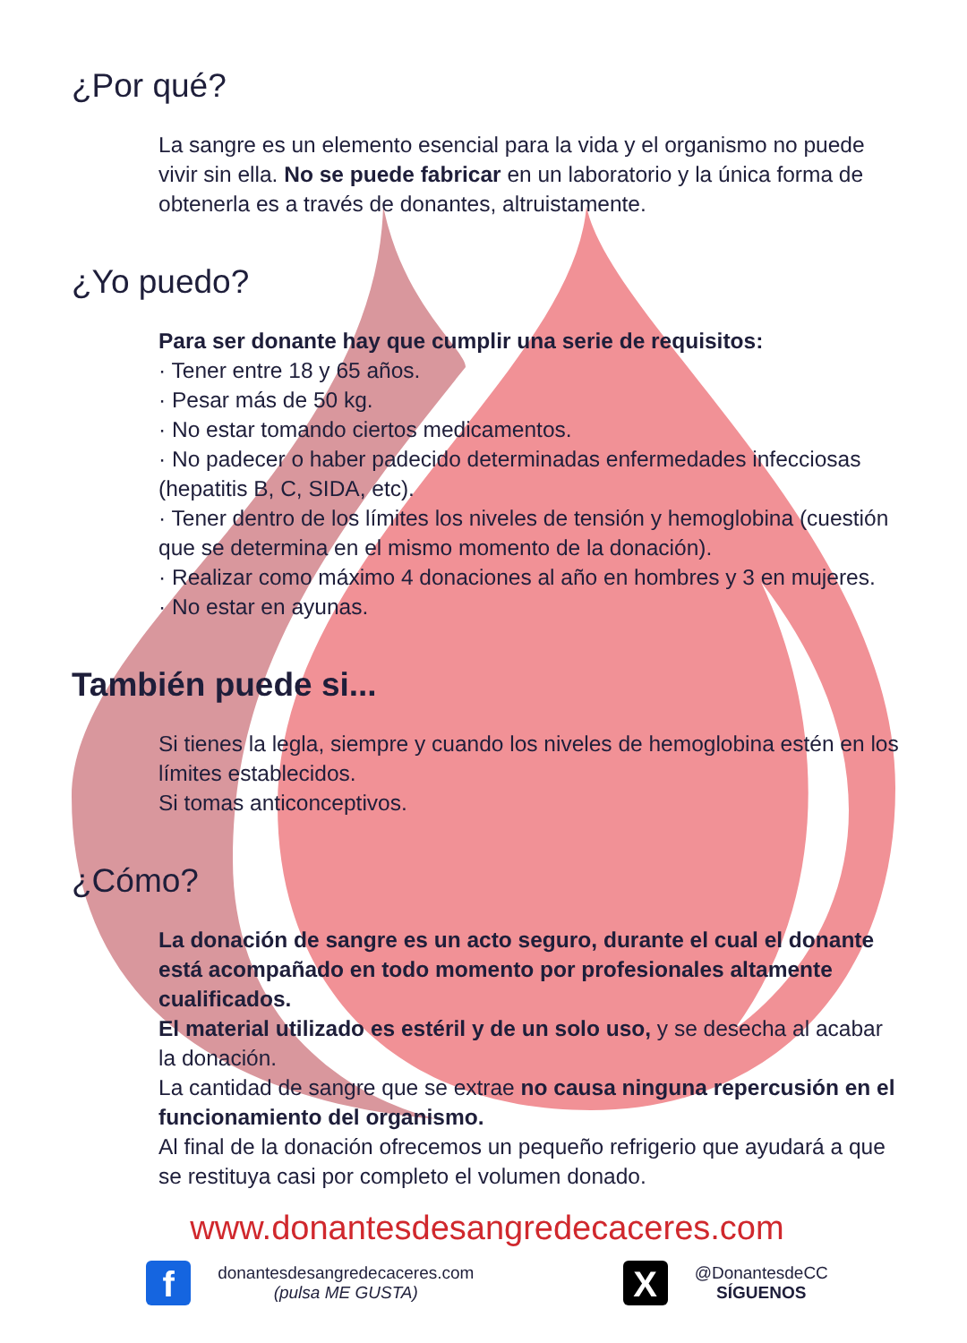¿Por qué?
La sangre es un elemento esencial para la vida y el organismo no puede vivir sin ella. No se puede fabricar en un laboratorio y la única forma de obtenerla es a través de donantes, altruistamente.
¿Yo puedo?
Para ser donante hay que cumplir una serie de requisitos:
· Tener entre 18 y 65 años.
· Pesar más de 50 kg.
· No estar tomando ciertos medicamentos.
· No padecer o haber padecido determinadas enfermedades infecciosas (hepatitis B, C, SIDA, etc).
· Tener dentro de los límites los niveles de tensión y hemoglobina (cuestión que se determina en el mismo momento de la donación).
· Realizar como máximo 4 donaciones al año en hombres y 3 en mujeres.
· No estar en ayunas.
También puede si...
Si tienes la legla, siempre y cuando los niveles de hemoglobina estén en los límites establecidos.
Si tomas anticonceptivos.
¿Cómo?
La donación de sangre es un acto seguro, durante el cual el donante está acompañado en todo momento por profesionales altamente cualificados.
El material utilizado es estéril y de un solo uso, y se desecha al acabar la donación.
La cantidad de sangre que se extrae no causa ninguna repercusión en el funcionamiento del organismo.
Al final de la donación ofrecemos un pequeño refrigerio que ayudará a que se restituya casi por completo el volumen donado.
www.donantesdesangredecaceres.com
fdonantesdesangredecaceres.com
(pulsa ME GUSTA)
X @DonantesdeCC
SÍGUENOS